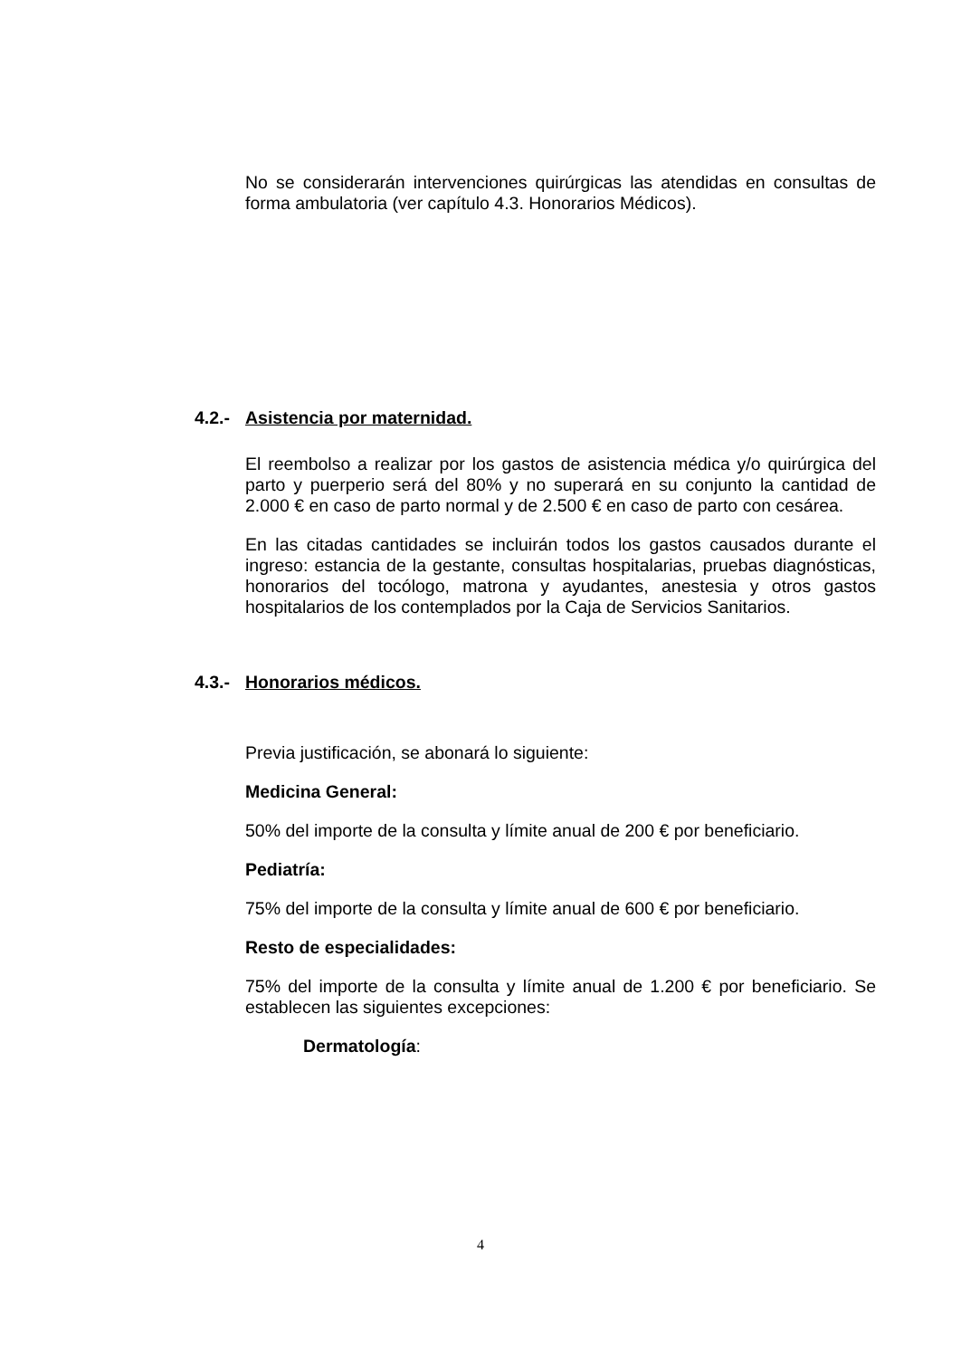No se considerarán intervenciones quirúrgicas las atendidas en consultas de forma ambulatoria (ver capítulo 4.3. Honorarios Médicos).
4.2.- Asistencia por maternidad.
El reembolso a realizar por los gastos de asistencia médica y/o quirúrgica del parto y puerperio será del 80% y no superará en su conjunto la cantidad de 2.000 € en caso de parto normal y de 2.500 € en caso de parto con cesárea.
En las citadas cantidades se incluirán todos los gastos causados durante el ingreso: estancia de la gestante, consultas hospitalarias, pruebas diagnósticas, honorarios del tocólogo, matrona y ayudantes, anestesia y otros gastos hospitalarios de los contemplados por la Caja de Servicios Sanitarios.
4.3.- Honorarios médicos.
Previa justificación, se abonará lo siguiente:
Medicina General:
50% del importe de la consulta y límite anual de 200 € por beneficiario.
Pediatría:
75% del importe de la consulta y límite anual de 600 € por beneficiario.
Resto de especialidades:
75% del importe de la consulta y límite anual de 1.200 € por beneficiario. Se establecen las siguientes excepciones:
Dermatología:
4